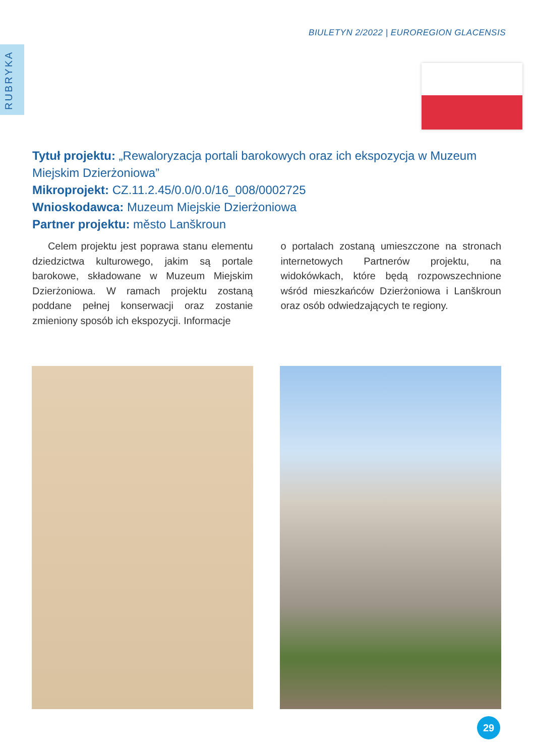BIULETYN 2/2022 | EUROREGION GLACENSIS
RUBRYKA
Tytuł projektu: „Rewaloryzacja portali barokowych oraz ich ekspozycja w Muzeum Miejskim Dzierżoniowa”
Mikroprojekt: CZ.11.2.45/0.0/0.0/16_008/0002725
Wnioskodawca: Muzeum Miejskie Dzierżoniowa
Partner projektu: město Lanškroun
Celem projektu jest poprawa stanu elementu dziedzictwa kulturowego, jakim są portale barokowe, składowane w Muzeum Miejskim Dzierżoniowa. W ramach projektu zostaną poddane pełnej konserwacji oraz zostanie zmieniony sposób ich ekspozycji. Informacje
o portalach zostaną umieszczone na stronach internetowych Partnerów projektu, na widokówkach, które będą rozpowszechnione wśród mieszkańców Dzierżoniowa i Lanškroun oraz osób odwiedzających te regiony.
29